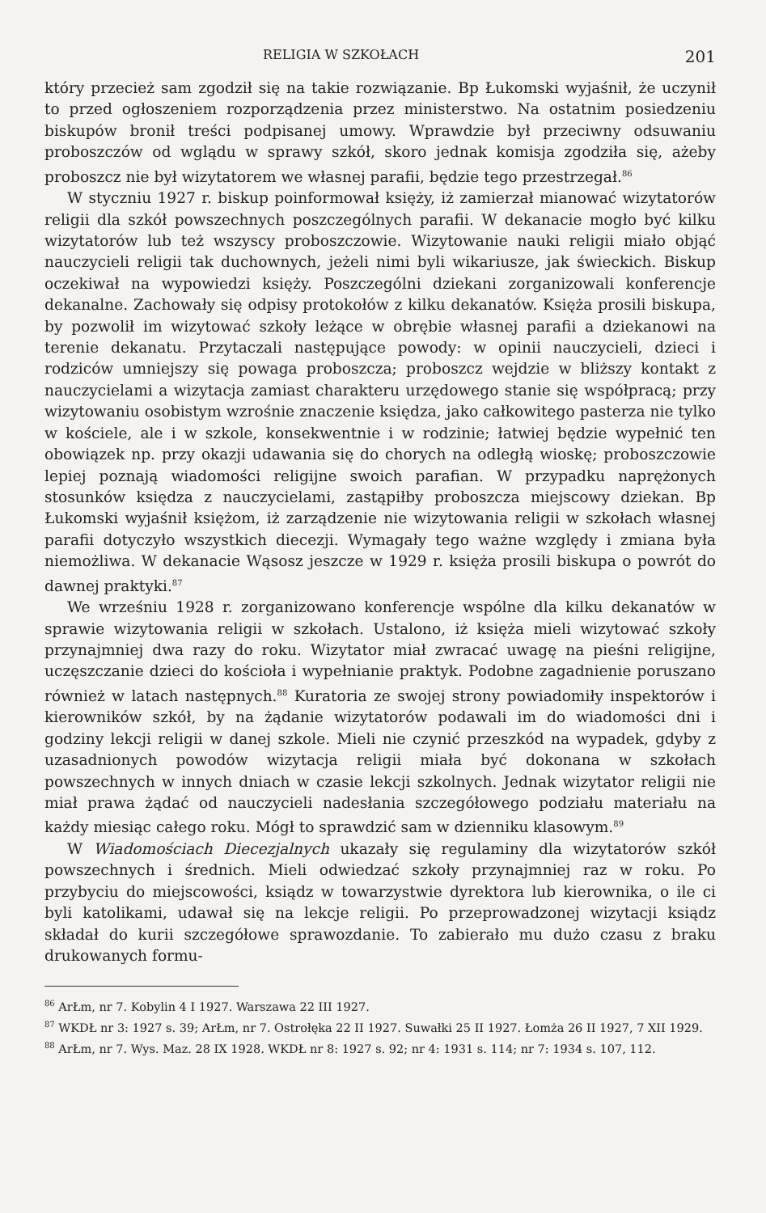RELIGIA W SZKOŁACH 201
który przecież sam zgodził się na takie rozwiązanie. Bp Łukomski wyjaśnił, że uczynił to przed ogłoszeniem rozporządzenia przez ministerstwo. Na ostatnim posiedzeniu biskupów bronił treści podpisanej umowy. Wprawdzie był przeciwny odsuwaniu proboszczów od wglądu w sprawy szkół, skoro jednak komisja zgodziła się, ażeby proboszcz nie był wizytatorem we własnej parafii, będzie tego przestrzegał.<sup>86</sup>
W styczniu 1927 r. biskup poinformował księży, iż zamierzał mianować wizytatorów religii dla szkół powszechnych poszczególnych parafii. W dekanacie mogło być kilku wizytatorów lub też wszyscy proboszczowie. Wizytowanie nauki religii miało objąć nauczycieli religii tak duchownych, jeżeli nimi byli wikariusze, jak świeckich. Biskup oczekiwał na wypowiedzi księży. Poszczególni dziekani zorganizowali konferencje dekanalne. Zachowały się odpisy protokołów z kilku dekanatów. Księża prosili biskupa, by pozwolił im wizytować szkoły leżące w obrębie własnej parafii a dziekanowi na terenie dekanatu. Przytaczali następujące powody: w opinii nauczycieli, dzieci i rodziców umniejszy się powaga proboszcza; proboszcz wejdzie w bliższy kontakt z nauczycielami a wizytacja zamiast charakteru urzędowego stanie się współpracą; przy wizytowaniu osobistym wzrośnie znaczenie księdza, jako całkowitego pasterza nie tylko w kościele, ale i w szkole, konsekwentnie i w rodzinie; łatwiej będzie wypełnić ten obowiązek np. przy okazji udawania się do chorych na odległą wioskę; proboszczowie lepiej poznają wiadomości religijne swoich parafian. W przypadku naprężonych stosunków księdza z nauczycielami, zastąpiłby proboszcza miejscowy dziekan. Bp Łukomski wyjaśnił księżom, iż zarządzenie nie wizytowania religii w szkołach własnej parafii dotyczyło wszystkich diecezji. Wymagały tego ważne względy i zmiana była niemożliwa. W dekanacie Wąsosz jeszcze w 1929 r. księża prosili biskupa o powrót do dawnej praktyki.<sup>87</sup>
We wrześniu 1928 r. zorganizowano konferencje wspólne dla kilku dekanatów w sprawie wizytowania religii w szkołach. Ustalono, iż księża mieli wizytować szkoły przynajmniej dwa razy do roku. Wizytator miał zwracać uwagę na pieśni religijne, uczęszczanie dzieci do kościoła i wypełnianie praktyk. Podobne zagadnienie poruszano również w latach następnych.<sup>88</sup> Kuratoria ze swojej strony powiadomiły inspektorów i kierowników szkół, by na żądanie wizytatorów podawali im do wiadomości dni i godziny lekcji religii w danej szkole. Mieli nie czynić przeszkód na wypadek, gdyby z uzasadnionych powodów wizytacja religii miała być dokonana w szkołach powszechnych w innych dniach w czasie lekcji szkolnych. Jednak wizytator religii nie miał prawa żądać od nauczycieli nadesłania szczegółowego podziału materiału na każdy miesiąc całego roku. Mógł to sprawdzić sam w dzienniku klasowym.<sup>89</sup>
W Wiadomościach Diecezjalnych ukazały się regulaminy dla wizytatorów szkół powszechnych i średnich. Mieli odwiedzać szkoły przynajmniej raz w roku. Po przybyciu do miejscowości, ksiądz w towarzystwie dyrektora lub kierownika, o ile ci byli katolikami, udawał się na lekcje religii. Po przeprowadzonej wizytacji ksiądz składał do kurii szczegółowe sprawozdanie. To zabierało mu dużo czasu z braku drukowanych formu-
<sup>86</sup> ArŁm, nr 7. Kobylin 4 I 1927. Warszawa 22 III 1927.
<sup>87</sup> WKDŁ nr 3: 1927 s. 39; ArŁm, nr 7. Ostrołęka 22 II 1927. Suwałki 25 II 1927. Łomża 26 II 1927, 7 XII 1929.
<sup>88</sup> ArŁm, nr 7. Wys. Maz. 28 IX 1928. WKDŁ nr 8: 1927 s. 92; nr 4: 1931 s. 114; nr 7: 1934 s. 107, 112.